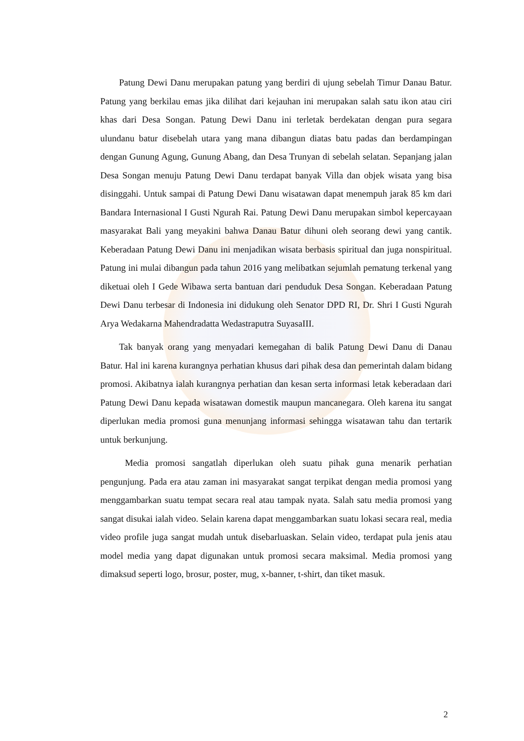Patung Dewi Danu merupakan patung yang berdiri di ujung sebelah Timur Danau Batur. Patung yang berkilau emas jika dilihat dari kejauhan ini merupakan salah satu ikon atau ciri khas dari Desa Songan. Patung Dewi Danu ini terletak berdekatan dengan pura segara ulundanu batur disebelah utara yang mana dibangun diatas batu padas dan berdampingan dengan Gunung Agung, Gunung Abang, dan Desa Trunyan di sebelah selatan. Sepanjang jalan Desa Songan menuju Patung Dewi Danu terdapat banyak Villa dan objek wisata yang bisa disinggahi. Untuk sampai di Patung Dewi Danu wisatawan dapat menempuh jarak 85 km dari Bandara Internasional I Gusti Ngurah Rai. Patung Dewi Danu merupakan simbol kepercayaan masyarakat Bali yang meyakini bahwa Danau Batur dihuni oleh seorang dewi yang cantik. Keberadaan Patung Dewi Danu ini menjadikan wisata berbasis spiritual dan juga nonspiritual. Patung ini mulai dibangun pada tahun 2016 yang melibatkan sejumlah pematung terkenal yang diketuai oleh I Gede Wibawa serta bantuan dari penduduk Desa Songan. Keberadaan Patung Dewi Danu terbesar di Indonesia ini didukung oleh Senator DPD RI, Dr. Shri I Gusti Ngurah Arya Wedakarna Mahendradatta Wedastraputra SuyasaIII.
Tak banyak orang yang menyadari kemegahan di balik Patung Dewi Danu di Danau Batur. Hal ini karena kurangnya perhatian khusus dari pihak desa dan pemerintah dalam bidang promosi. Akibatnya ialah kurangnya perhatian dan kesan serta informasi letak keberadaan dari Patung Dewi Danu kepada wisatawan domestik maupun mancanegara. Oleh karena itu sangat diperlukan media promosi guna menunjang informasi sehingga wisatawan tahu dan tertarik untuk berkunjung.
Media promosi sangatlah diperlukan oleh suatu pihak guna menarik perhatian pengunjung. Pada era atau zaman ini masyarakat sangat terpikat dengan media promosi yang menggambarkan suatu tempat secara real atau tampak nyata. Salah satu media promosi yang sangat disukai ialah video. Selain karena dapat menggambarkan suatu lokasi secara real, media video profile juga sangat mudah untuk disebarluaskan. Selain video, terdapat pula jenis atau model media yang dapat digunakan untuk promosi secara maksimal. Media promosi yang dimaksud seperti logo, brosur, poster, mug, x-banner, t-shirt, dan tiket masuk.
2